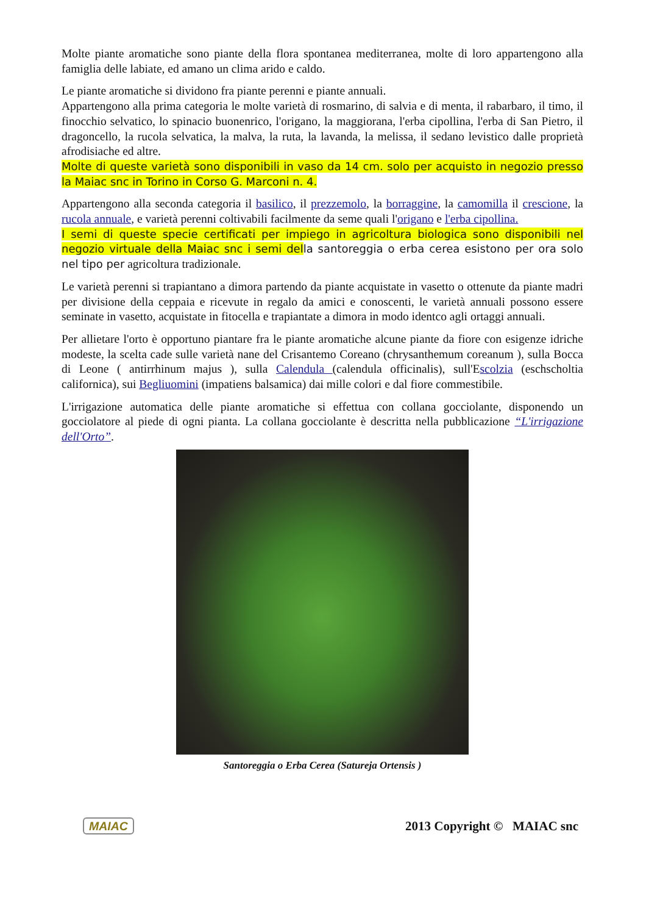Molte piante aromatiche sono piante della flora spontanea mediterranea, molte di loro appartengono alla famiglia delle labiate, ed amano un clima arido e caldo.
Le piante aromatiche si dividono fra piante perenni e piante annuali.
Appartengono alla prima categoria le molte varietà di rosmarino, di salvia e di menta, il rabarbaro, il timo, il finocchio selvatico, lo spinacio buonenrico, l'origano, la maggiorana, l'erba cipollina, l'erba di San Pietro, il dragoncello, la rucola selvatica, la malva, la ruta, la lavanda, la melissa, il sedano levistico dalle proprietà afrodisiache ed altre.
Molte di queste varietà sono disponibili in vaso da 14 cm. solo per acquisto in negozio presso la Maiac snc in Torino in Corso G. Marconi n. 4.
Appartengono alla seconda categoria il basilico, il prezzemolo, la borraggine, la camomilla il crescione, la rucola annuale, e varietà perenni coltivabili facilmente da seme quali l'origano e l'erba cipollina.
I semi di queste specie certificati per impiego in agricoltura biologica sono disponibili nel negozio virtuale della Maiac snc i semi del la santoreggia o erba cerea esistono per ora solo nel tipo per agricoltura tradizionale.
Le varietà perenni si trapiantano a dimora partendo da piante acquistate in vasetto o ottenute da piante madri per divisione della ceppaia e ricevute in regalo da amici e conoscenti, le varietà annuali possono essere seminate in vasetto, acquistate in fitocella e trapiantate a dimora in modo identco agli ortaggi annuali.
Per allietare l'orto è opportuno piantare fra le piante aromatiche alcune piante da fiore con esigenze idriche modeste, la scelta cade sulle varietà nane del Crisantemo Coreano (chrysanthemum coreanum ), sulla Bocca di Leone ( antirrhinum majus ), sulla Calendula (calendula officinalis), sull'Escolzia (eschscholtia californica), sui Begliuomini (impatiens balsamica) dai mille colori e dal fiore commestibile.
L'irrigazione automatica delle piante aromatiche si effettua con collana gocciolante, disponendo un gocciolatore al piede di ogni pianta. La collana gocciolante è descritta nella pubblicazione “L'irrigazione dell'Orto”.
Santoreggia o Erba Cerea (Satureja Ortensis )
MAIAC 2013 Copyright © MAIAC snc